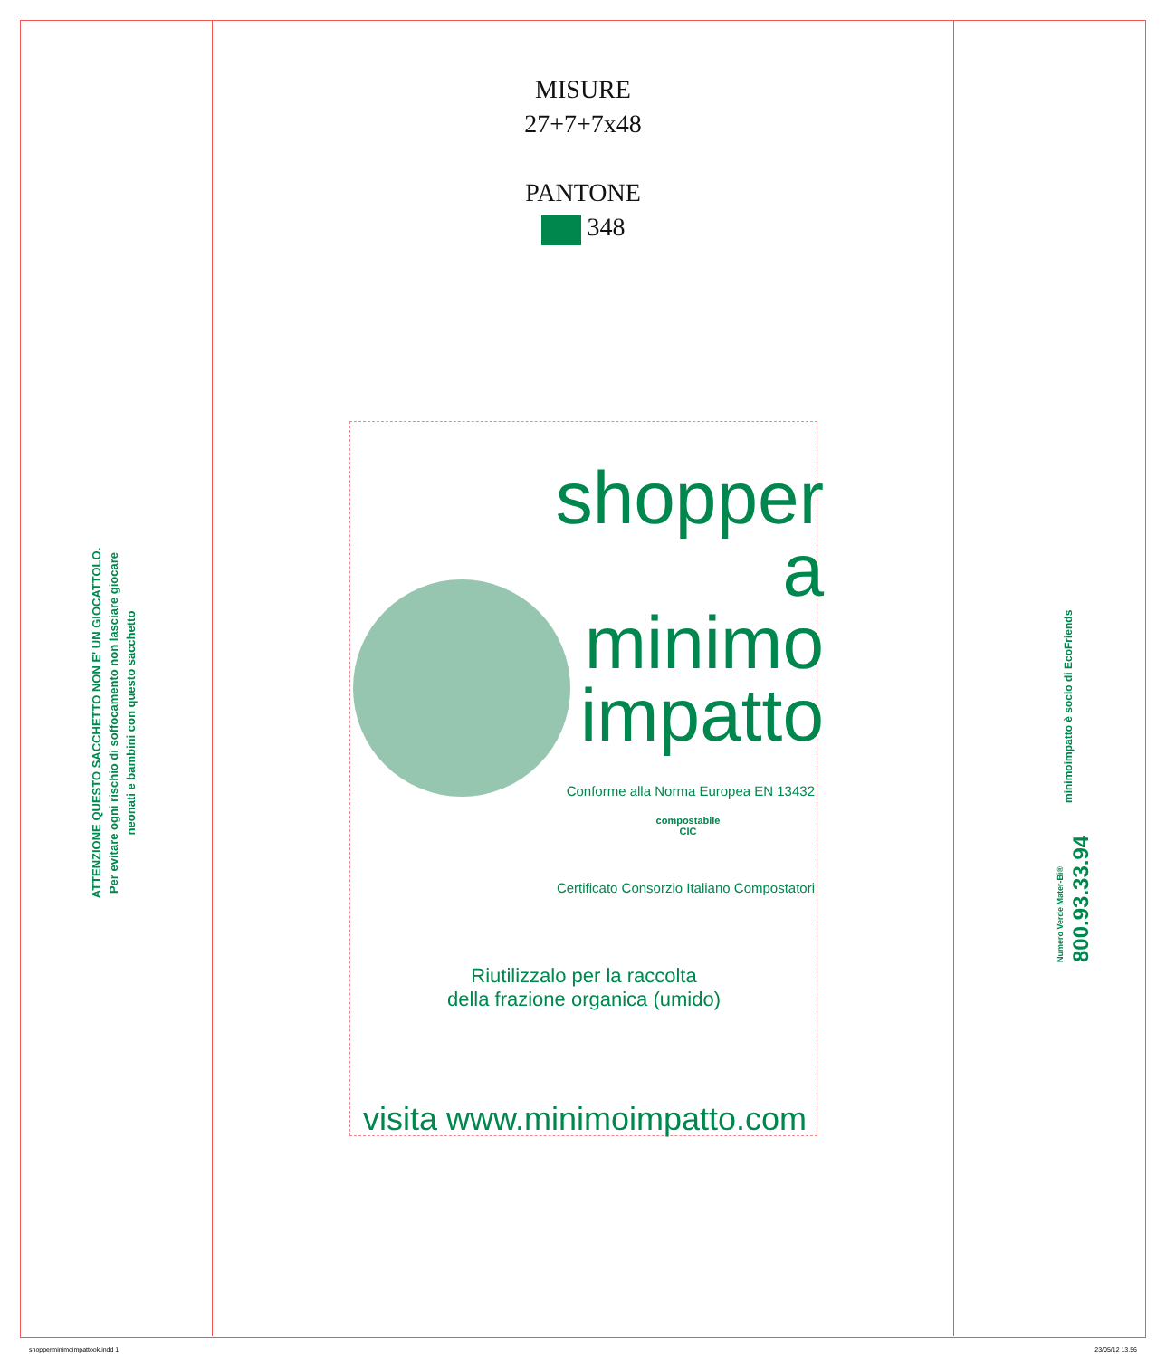MISURE
27+7+7x48
PANTONE
348
shopper
a
minimo
impatto
Conforme alla Norma Europea EN 13432
compostabile
CIC
Certificato Consorzio Italiano Compostatori
Riutilizzalo per la raccolta
della frazione organica (umido)
visita www.minimoimpatto.com
ATTENZIONE QUESTO SACCHETTO NON E' UN GIOCATTOLO.
Per evitare ogni rischio di soffocamento non lasciare giocare
neonati e bambini con questo sacchetto
minimoimpatto è socio di EcoFriends
Numero Verde Mater-Bi® 800.93.33.94
shopperminimoimpattook.indd 1 23/05/12 13.56